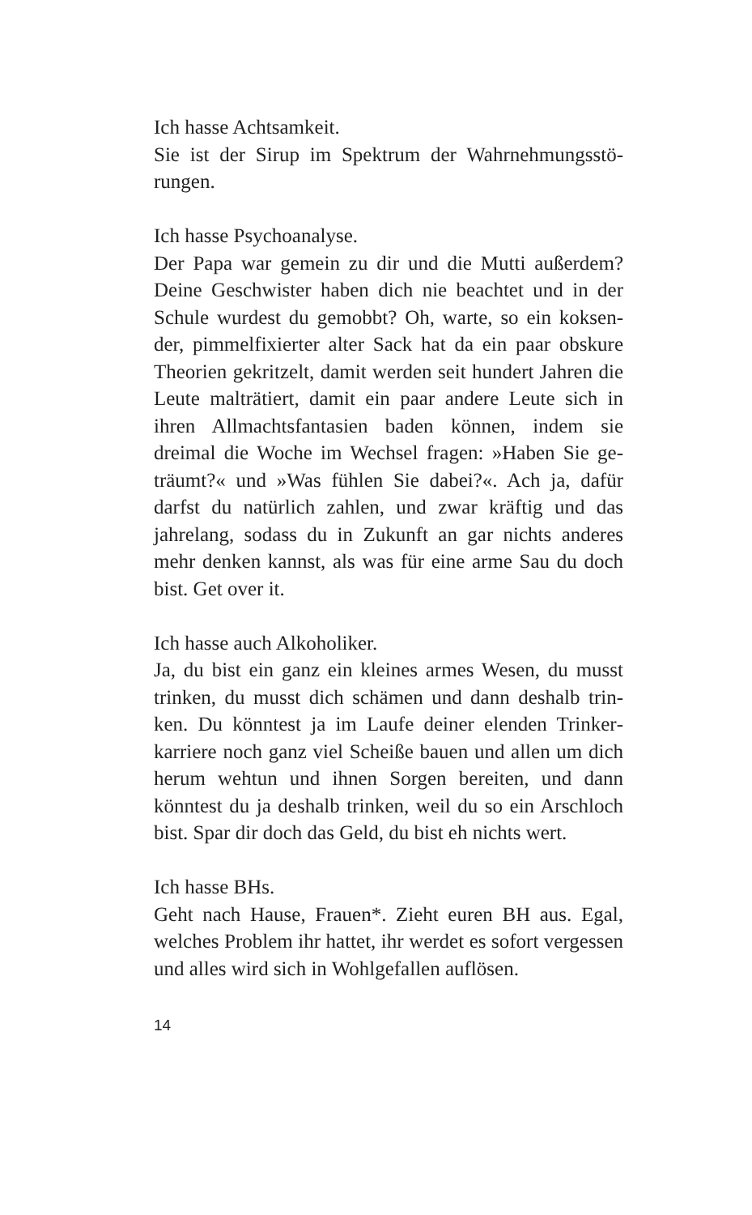Ich hasse Achtsamkeit.
Sie ist der Sirup im Spektrum der Wahrnehmungsstö­rungen.
Ich hasse Psychoanalyse.
Der Papa war gemein zu dir und die Mutti außerdem? Deine Geschwister haben dich nie beachtet und in der Schule wurdest du gemobbt? Oh, warte, so ein koksen­der, pimmelfixierter alter Sack hat da ein paar obskure Theorien gekritzelt, damit werden seit hundert Jahren die Leute malträtiert, damit ein paar andere Leute sich in ihren Allmachtsfantasien baden können, indem sie dreimal die Woche im Wechsel fragen: »Haben Sie ge­träumt?« und »Was fühlen Sie dabei?«. Ach ja, dafür darfst du natürlich zahlen, und zwar kräftig und das jahrelang, sodass du in Zukunft an gar nichts anderes mehr denken kannst, als was für eine arme Sau du doch bist. Get over it.
Ich hasse auch Alkoholiker.
Ja, du bist ein ganz ein kleines armes Wesen, du musst trinken, du musst dich schämen und dann deshalb trin­ken. Du könntest ja im Laufe deiner elenden Trinker­karriere noch ganz viel Scheiße bauen und allen um dich herum wehtun und ihnen Sorgen bereiten, und dann könntest du ja deshalb trinken, weil du so ein Arschloch bist. Spar dir doch das Geld, du bist eh nichts wert.
Ich hasse BHs.
Geht nach Hause, Frauen*. Zieht euren BH aus. Egal, welches Problem ihr hattet, ihr werdet es sofort verges­sen und alles wird sich in Wohlgefallen auflösen.
14